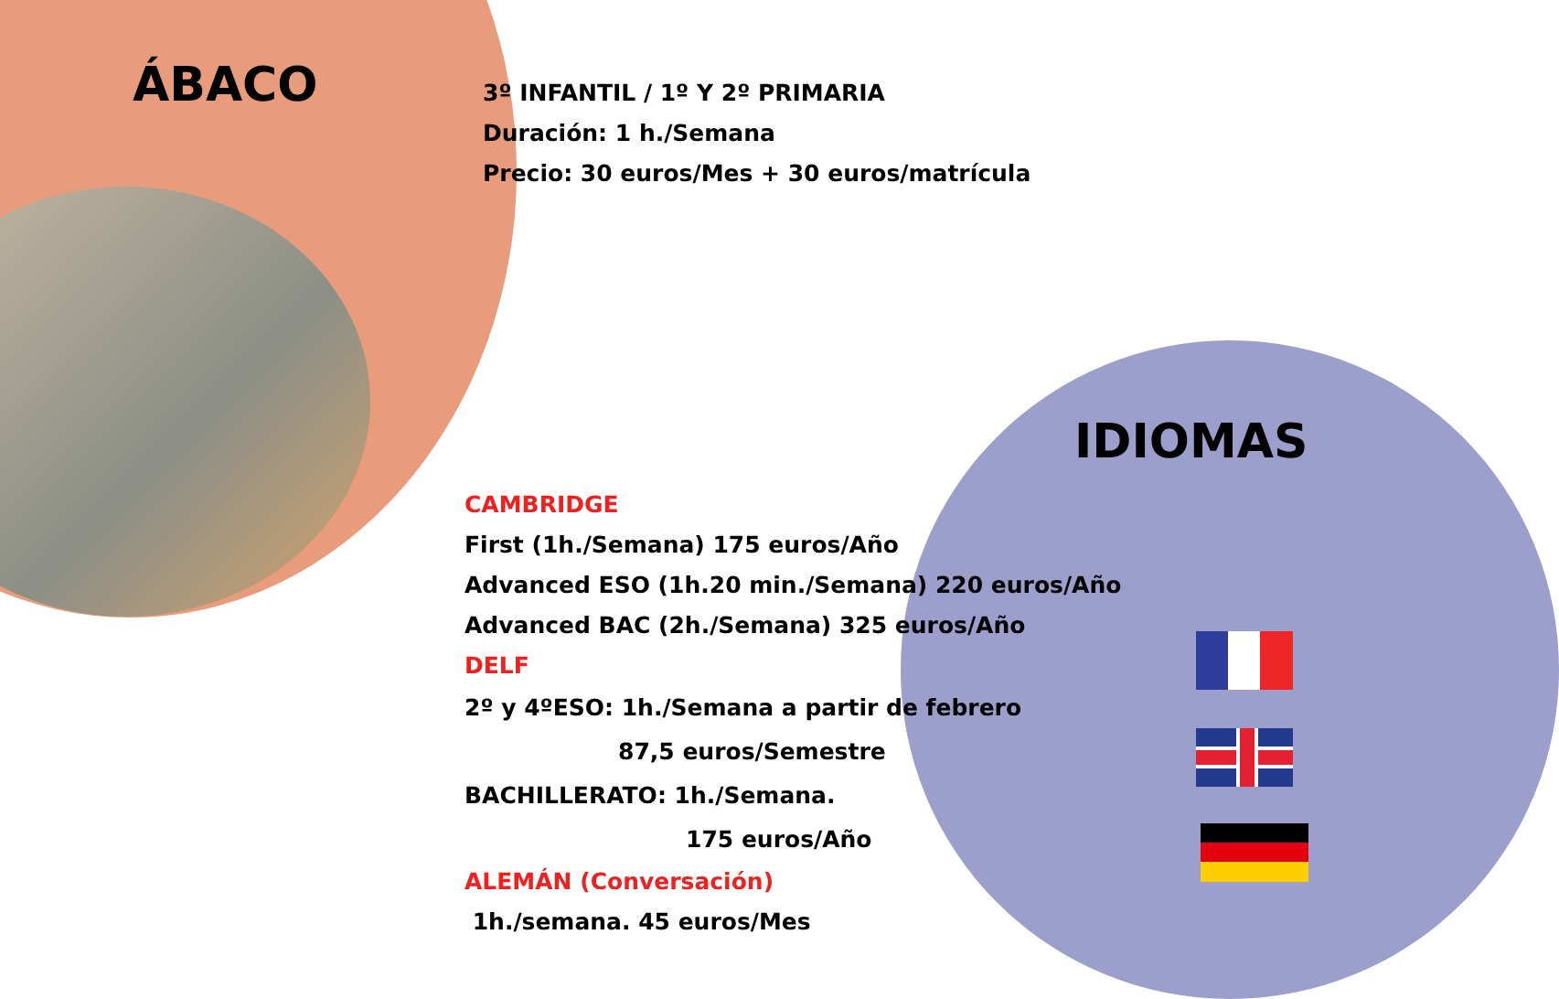ÁBACO
3º INFANTIL / 1º Y 2º PRIMARIA
Duración: 1 h./Semana
Precio: 30 euros/Mes + 30 euros/matrícula
IDIOMAS
CAMBRIDGE
First (1h./Semana) 175 euros/Año
Advanced ESO (1h.20 min./Semana) 220 euros/Año
Advanced BAC (2h./Semana) 325 euros/Año
DELF
2º y 4ºESO: 1h./Semana a partir de febrero
87,5 euros/Semestre
BACHILLERATO: 1h./Semana.
175 euros/Año
ALEMÁN (Conversación)
1h./semana. 45 euros/Mes